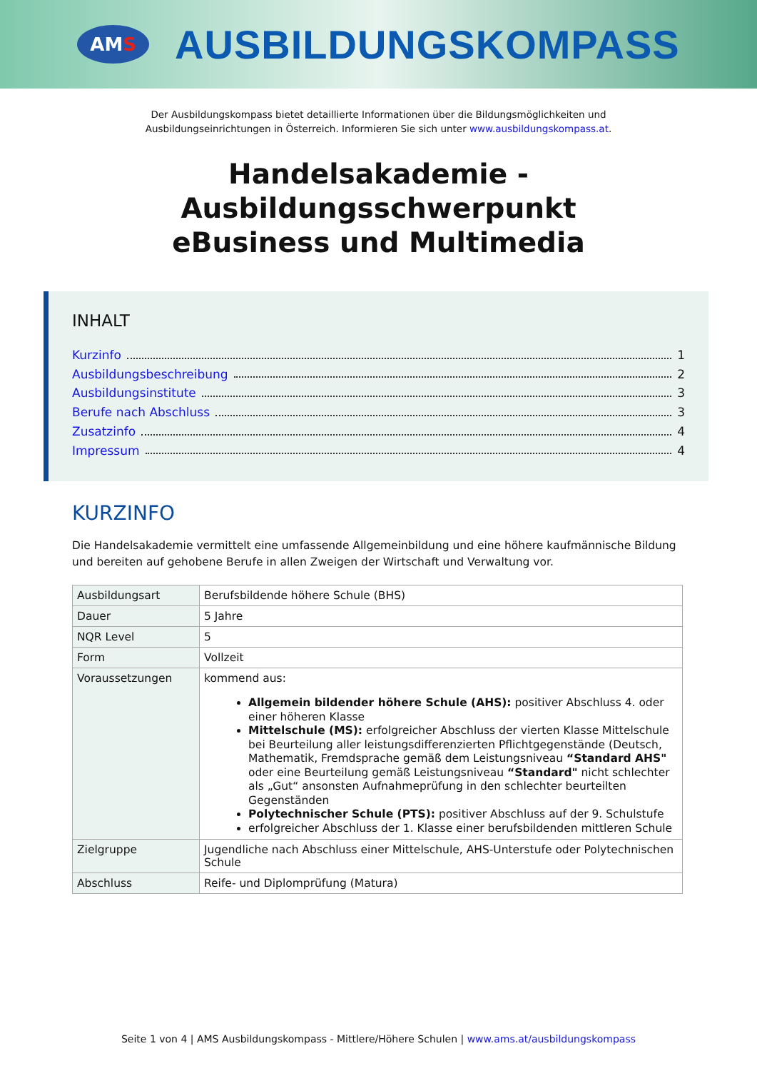AMS
AUSBILDUNGSKOMPASS
Der Ausbildungskompass bietet detaillierte Informationen über die Bildungsmöglichkeiten und
Ausbildungseinrichtungen in Österreich. Informieren Sie sich unter www.ausbildungskompass.at.
Handelsakademie -
Ausbildungsschwerpunkt
eBusiness und Multimedia
INHALT
Kurzinfo 1
Ausbildungsbeschreibung 2
Ausbildungsinstitute 3
Berufe nach Abschluss 3
Zusatzinfo 4
Impressum 4
KURZINFO
Die Handelsakademie vermittelt eine umfassende Allgemeinbildung und eine höhere kaufmännische Bildung und bereiten auf gehobene Berufe in allen Zweigen der Wirtschaft und Verwaltung vor.
| Ausbildungsart | Berufsbildende höhere Schule (BHS) |
| Dauer | 5 Jahre |
| NQR Level | 5 |
| Form | Vollzeit |
| Voraussetzungen | kommend aus: Allgemein bildender höhere Schule (AHS): positiver Abschluss 4. oder einer höheren Klasse Mittelschule (MS): erfolgreicher Abschluss der vierten Klasse Mittelschule bei Beurteilung aller leistungsdifferenzierten Pflichtgegenstände (Deutsch, Mathematik, Fremdsprache gemäß dem Leistungsniveau “Standard AHS" oder eine Beurteilung gemäß Leistungsniveau “Standard" nicht schlechter als „Gut“ ansonsten Aufnahmeprüfung in den schlechter beurteilten Gegenständen Polytechnischer Schule (PTS): positiver Abschluss auf der 9. Schulstufe erfolgreicher Abschluss der 1. Klasse einer berufsbildenden mittleren Schule |
| Zielgruppe | Jugendliche nach Abschluss einer Mittelschule, AHS-Unterstufe oder Polytechnischen Schule |
| Abschluss | Reife- und Diplomprüfung (Matura) |
Seite 1 von 4 | AMS Ausbildungskompass - Mittlere/Höhere Schulen | www.ams.at/ausbildungskompass